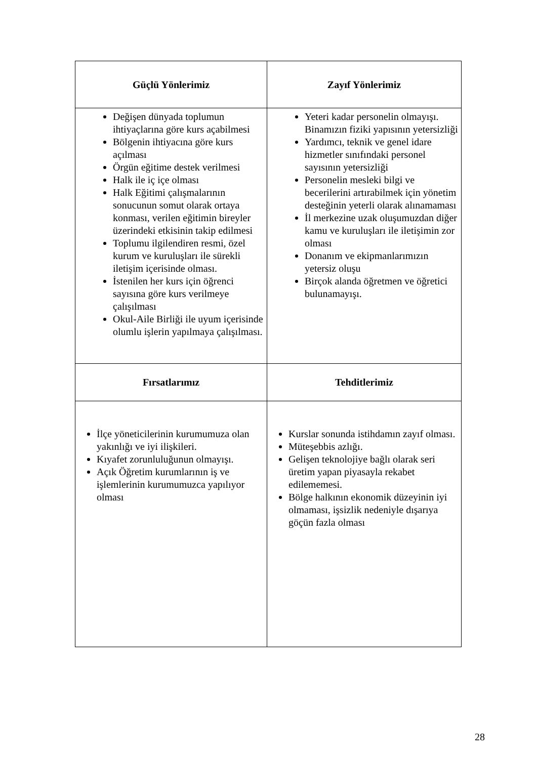| Güçlü Yönlerimiz | Zayıf Yönlerimiz |
| --- | --- |
| Değişen dünyada toplumun ihtiyaçlarına göre kurs açabilmesi Bölgenin ihtiyacına göre kurs açılması Örgün eğitime destek verilmesi Halk ile iç içe olması Halk Eğitimi çalışmalarının sonucunun somut olarak ortaya konması, verilen eğitimin bireyler üzerindeki etkisinin takip edilmesi Toplumu ilgilendiren resmi, özel kurum ve kuruluşları ile sürekli iletişim içerisinde olması. İstenilen her kurs için öğrenci sayısına göre kurs verilmeye çalışılması Okul-Aile Birliği ile uyum içerisinde olumlu işlerin yapılmaya çalışılması. | Yeteri kadar personelin olmayışı. Binamızın fiziki yapısının yetersizliği Yardımcı, teknik ve genel idare hizmetler sınıfındaki personel sayısının yetersizliği Personelin mesleki bilgi ve becerilerini artırabilmek için yönetim desteğinin yeterli olarak alınamaması İl merkezine uzak oluşumuzdan diğer kamu ve kuruluşları ile iletişimin zor olması Donanım ve ekipmanlarımızın yetersiz oluşu Birçok alanda öğretmen ve öğretici bulunamayışı. |
| Fırsatlarımız | Tehditlerimiz |
| İlçe yöneticilerinin kurumumuza olan yakınlığı ve iyi ilişkileri. Kıyafet zorunluluğunun olmayışı. Açık Öğretim kurumlarının iş ve işlemlerinin kurumumuzca yapılıyor olması | Kurslar sonunda istihdamın zayıf olması. Müteşebbis azlığı. Gelişen teknolojiye bağlı olarak seri üretim yapan piyasayla rekabet edilememesi. Bölge halkının ekonomik düzeyinin iyi olmaması, işsizlik nedeniyle dışarıya göçün fazla olması |
28